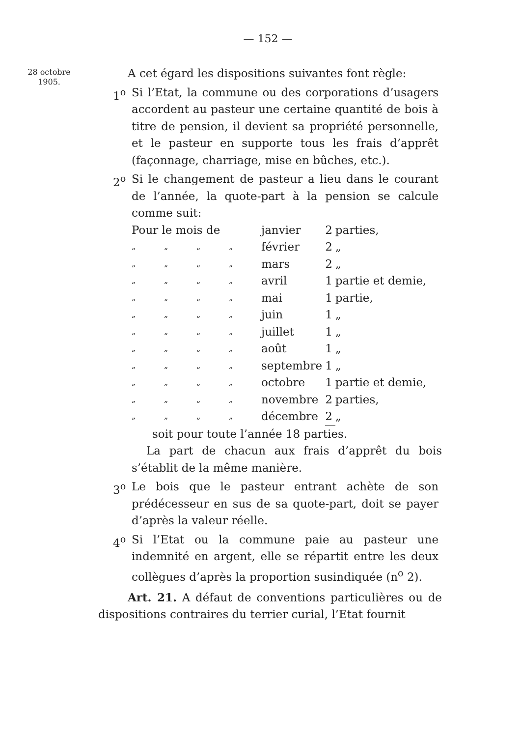— 152 —
28 octobre
1905.
A cet égard les dispositions suivantes font règle:
1<sup>o</sup> Si l’Etat, la commune ou des corporations d’usagers accordent au pasteur une certaine quantité de bois à titre de pension, il devient sa propriété personnelle, et le pasteur en supporte tous les frais d’apprêt (façonnage, charriage, mise en bûches, etc.).
2<sup>o</sup> Si le changement de pasteur a lieu dans le courant de l’année, la quote-part à la pension se calcule comme suit:
| Pour le mois de | | | | janvier | 2 | parties, |
| „ | „ | „ | „ | février | 2 | „ |
| „ | „ | „ | „ | mars | 2 | „ |
| „ | „ | „ | „ | avril | 1 | partie et demie, |
| „ | „ | „ | „ | mai | 1 | partie, |
| „ | „ | „ | „ | juin | 1 | „ |
| „ | „ | „ | „ | juillet | 1 | „ |
| „ | „ | „ | „ | août | 1 | „ |
| „ | „ | „ | „ | septembre | 1 | „ |
| „ | „ | „ | „ | octobre | 1 | partie et demie, |
| „ | „ | „ | „ | novembre | 2 | parties, |
| „ | „ | „ | „ | décembre | 2 | „ |
soit pour toute l’année 18 parties.
La part de chacun aux frais d’apprêt du bois s’établit de la même manière.
3<sup>o</sup> Le bois que le pasteur entrant achète de son prédécesseur en sus de sa quote-part, doit se payer d’après la valeur réelle.
4<sup>o</sup> Si l’Etat ou la commune paie au pasteur une indemnité en argent, elle se répartit entre les deux collègues d’après la proportion susindiquée (n<sup>o</sup> 2).
Art. 21. A défaut de conventions particulières ou de dispositions contraires du terrier curial, l’Etat fournit